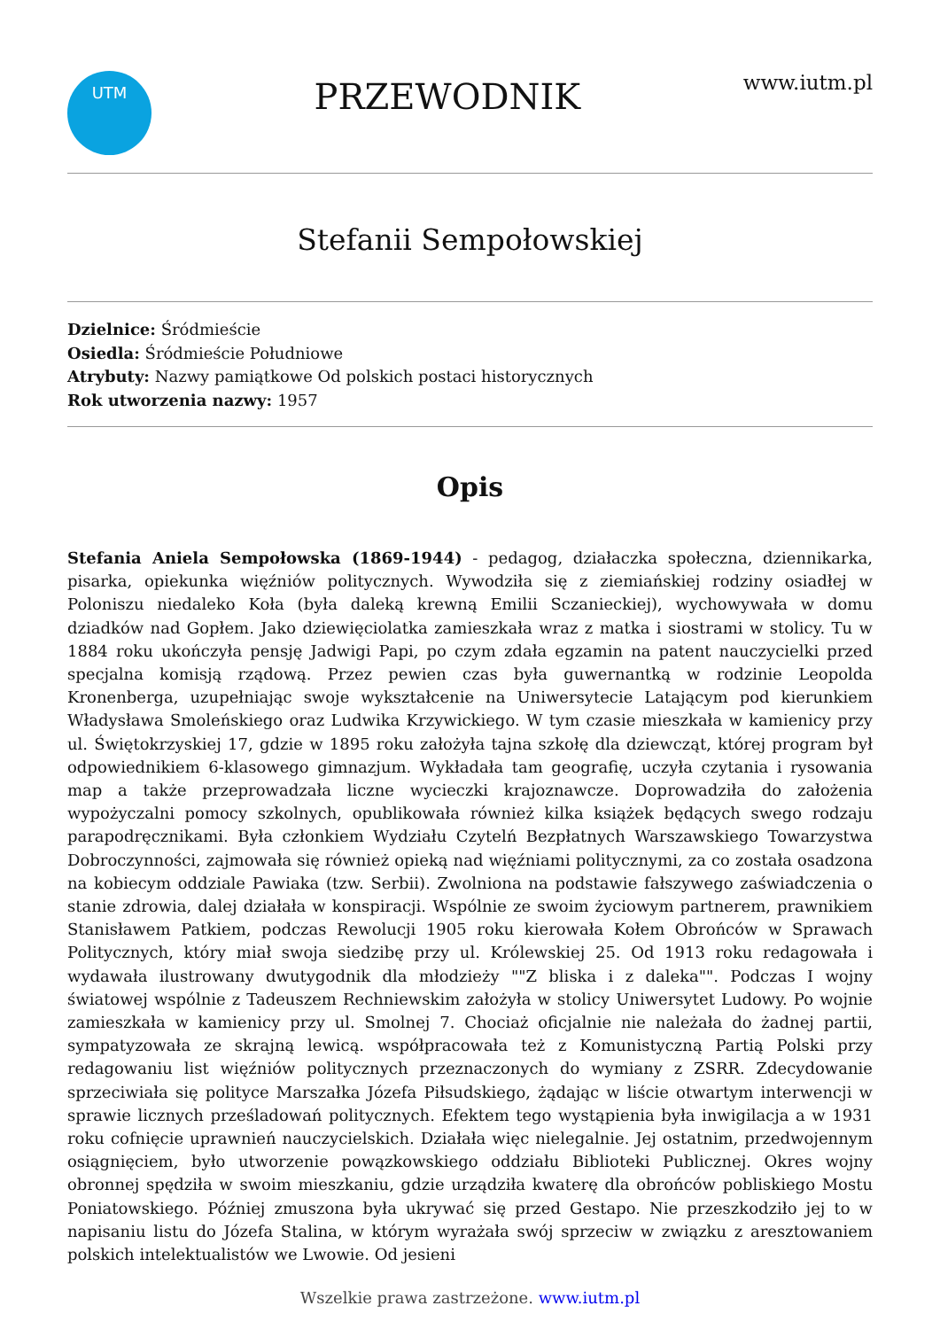UTM
PRZEWODNIK
www.iutm.pl
Stefanii Sempołowskiej
Dzielnice: Śródmieście
Osiedla: Śródmieście Południowe
Atrybuty: Nazwy pamiątkowe Od polskich postaci historycznych
Rok utworzenia nazwy: 1957
Opis
Stefania Aniela Sempołowska (1869-1944) - pedagog, działaczka społeczna, dziennikarka, pisarka, opiekunka więźniów politycznych. Wywodziła się z ziemiańskiej rodziny osiadłej w Poloniszu niedaleko Koła (była daleką krewną Emilii Sczanieckiej), wychowywała w domu dziadków nad Gopłem. Jako dziewięciolatka zamieszkała wraz z matka i siostrami w stolicy. Tu w 1884 roku ukończyła pensję Jadwigi Papi, po czym zdała egzamin na patent nauczycielki przed specjalna komisją rządową. Przez pewien czas była guwernantką w rodzinie Leopolda Kronenberga, uzupełniając swoje wykształcenie na Uniwersytecie Latającym pod kierunkiem Władysława Smoleńskiego oraz Ludwika Krzywickiego. W tym czasie mieszkała w kamienicy przy ul. Świętokrzyskiej 17, gdzie w 1895 roku założyła tajna szkołę dla dziewcząt, której program był odpowiednikiem 6-klasowego gimnazjum. Wykładała tam geografię, uczyła czytania i rysowania map a także przeprowadzała liczne wycieczki krajoznawcze. Doprowadziła do założenia wypożyczalni pomocy szkolnych, opublikowała również kilka książek będących swego rodzaju parapodręcznikami. Była członkiem Wydziału Czytelń Bezpłatnych Warszawskiego Towarzystwa Dobroczynności, zajmowała się również opieką nad więźniami politycznymi, za co została osadzona na kobiecym oddziale Pawiaka (tzw. Serbii). Zwolniona na podstawie fałszywego zaświadczenia o stanie zdrowia, dalej działała w konspiracji. Wspólnie ze swoim życiowym partnerem, prawnikiem Stanisławem Patkiem, podczas Rewolucji 1905 roku kierowała Kołem Obrońców w Sprawach Politycznych, który miał swoja siedzibę przy ul. Królewskiej 25. Od 1913 roku redagowała i wydawała ilustrowany dwutygodnik dla młodzieży ""Z bliska i z daleka"". Podczas I wojny światowej wspólnie z Tadeuszem Rechniewskim założyła w stolicy Uniwersytet Ludowy. Po wojnie zamieszkała w kamienicy przy ul. Smolnej 7. Chociaż oficjalnie nie należała do żadnej partii, sympatyzowała ze skrajną lewicą. współpracowała też z Komunistyczną Partią Polski przy redagowaniu list więźniów politycznych przeznaczonych do wymiany z ZSRR. Zdecydowanie sprzeciwiała się polityce Marszałka Józefa Piłsudskiego, żądając w liście otwartym interwencji w sprawie licznych prześladowań politycznych. Efektem tego wystąpienia była inwigilacja a w 1931 roku cofnięcie uprawnień nauczycielskich. Działała więc nielegalnie. Jej ostatnim, przedwojennym osiągnięciem, było utworzenie powązkowskiego oddziału Biblioteki Publicznej. Okres wojny obronnej spędziła w swoim mieszkaniu, gdzie urządziła kwaterę dla obrońców pobliskiego Mostu Poniatowskiego. Później zmuszona była ukrywać się przed Gestapo. Nie przeszkodziło jej to w napisaniu listu do Józefa Stalina, w którym wyrażała swój sprzeciw w związku z aresztowaniem polskich intelektualistów we Lwowie. Od jesieni
Wszelkie prawa zastrzeżone. www.iutm.pl